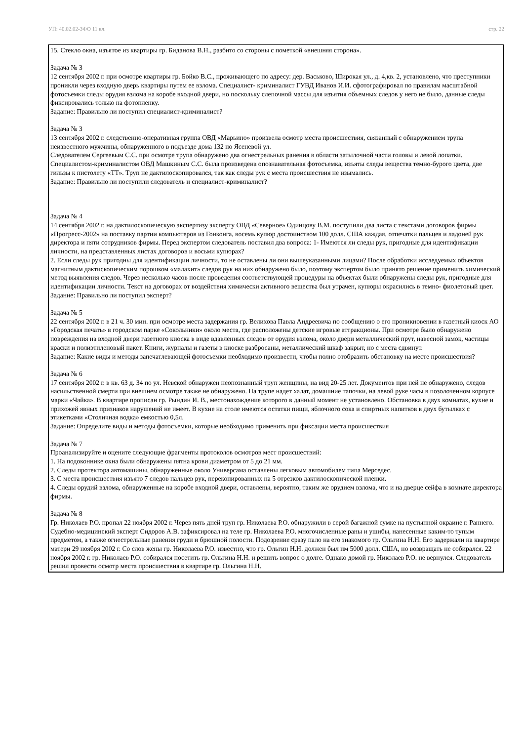УП: 40.02.02-ЗФО 11 кл. стр. 22
15. Стекло окна, изъятое из квартиры гр. Биданова В.Н., разбито со стороны с пометкой «внешняя сторона».
Задача № 3
12 сентября 2002 г. при осмотре квартиры гр. Бойко В.С., проживающего по адресу: дер. Васьково, Широкая ул., д. 4,кв. 2, установлено, что преступники проникли через входную дверь квартиры путем ее взлома. Специалист- криминалист ГУВД Иванов И.И. сфотографировал по правилам масштабной фотосъемки следы орудия взлома на коробе входной двери, но поскольку слепочной массы для изъятия объемных следов у него не было, данные следы фиксировались только на фотопленку.
Задание: Правильно ли поступил специалист-криминалист?
Задача № 3
13 сентября 2002 г. следственно-оперативная группа ОВД «Марьино» произвела осмотр места происшествия, связанный с обнаружением трупа неизвестного мужчины, обнаруженного в подъезде дома 132 по Ясеневой ул.
Следователем Сергеевым С.С. при осмотре трупа обнаружено два огнестрельных ранения в области затылочной части головы и левой лопатки. Специалистом-криминалистом ОВД Машкиным С.С. была произведена опознавательная фотосъемка, изъяты следы вещества темно-бурого цвета, две гильзы к пистолету «ТТ». Труп не дактилоскопировался, так как следы рук с места происшествия не изымались.
Задание: Правильно ли поступили следователь и специалист-криминалист?
Задача № 4
14 сентября 2002 г. на дактилоскопическую экспертизу эксперту ОВД «Северное» Одинцову В.М. поступили два листа с текстами договоров фирмы «Прогресс-2002» на поставку партии компьютеров из Гонконга, восемь купюр достоинством 100 долл. США каждая, отпечатки пальцев и ладоней рук директора и пяти сотрудников фирмы. Перед экспертом следователь поставил два вопроса: 1- Имеются ли следы рук, пригодные для идентификации личности, на представленных листах договоров и восьми купюрах?
2. Если следы рук пригодны для идентификации личности, то не оставлены ли они вышеуказанными лицами? После обработки исследуемых объектов магнитным дактископическим порошком «малахит» следов рук на них обнаружено было, поэтому экспертом было принято решение применить химический метод выявления следов. Через несколько часов после проведения соответствующей процедуры на объектах были обнаружены следы рук, пригодные для идентификации личности. Текст на договорах от воздействия химически активного вещества был утрачен, купюры окрасились в темно- фиолетовый цвет.
Задание: Правильно ли поступил эксперт?
Задача № 5
22 сентября 2002 г. в 21 ч. 30 мин. при осмотре места задержания гр. Велихова Павла Андреевича по сообщению о его проникновении в газетный киоск АО «Городская печать» в городском парке «Сокольники» около места, где расположены детские игровые аттракционы. При осмотре было обнаружено повреждения на входной двери газетного киоска в виде вдавленных следов от орудия взлома, около двери металлический прут, навесной замок, частицы краски и полиэтиленовый пакет. Книги, журналы и газеты в киоске разбросаны, металлический шкаф закрыт, но с места сдвинут.
Задание: Какие виды и методы запечатлевающей фотосъемки необходимо произвести, чтобы полно отобразить обстановку на месте происшествия?
Задача № 6
17 сентября 2002 г. в кв. 63 д. 34 по ул. Невской обнаружен неопознанный труп женщины, на вид 20-25 лет. Документов при ней не обнаружено, следов насильственной смерти при внешнем осмотре также не обнаружено. На трупе надет халат, домашние тапочки, на левой руке часы в позолоченном корпусе марки «Чайка». В квартире прописан гр. Рындин И. В., местонахождение которого в данный момент не установлено. Обстановка в двух комнатах, кухне и прихожей явных признаков нарушений не имеет. В кухне на столе имеются остатки пищи, яблочного сока и спиртных напитков в двух бутылках с этикетками «Столичная водка» емкостью 0,5л.
Задание: Определите виды и методы фотосъемки, которые необходимо применить при фиксации места происшествия
Задача № 7
Проанализируйте и оцените следующие фрагменты протоколов осмотров мест происшествий:
1. На подоконнике окна были обнаружены пятна крови диаметром от 5 до 21 мм.
2. Следы протектора автомашины, обнаруженные около Универсама оставлены легковым автомобилем типа Мерседес.
3. С места происшествия изъято 7 следов пальцев рук, перекопированных на 5 отрезков дактилоскопической пленки.
4. Следы орудий взлома, обнаруженные на коробе входной двери, оставлены, вероятно, таким же орудием взлома, что и на дверце сейфа в комнате директора фирмы.
Задача № 8
Гр. Николаев Р.О. пропал 22 ноября 2002 г. Через пять дней труп гр. Николаева Р.О. обнаружили в серой багажной сумке на пустынной окраине г. Раннего. Судебно-медицинский эксперт Сидоров А.В. зафиксировал на теле гр. Николаева Р.О. многочисленные раны и ушибы, нанесенные каким-то тупым предметом, а также огнестрельные ранения груди и брюшной полости. Подозрение сразу пало на его знакомого гр. Ольгина Н.Н. Его задержали на квартире матери 29 ноября 2002 г. Со слов жены гр. Николаева Р.О. известно, что гр. Ольгин Н.Н. должен был им 5000 долл. США, но возвращать не собирался. 22 ноября 2002 г. гр. Николаев Р.О. собирался посетить гр. Ольгина Н.Н. и решить вопрос о долге. Однако домой гр. Николаев Р.О. не вернулся. Следователь решил провести осмотр места происшествия в квартире гр. Ольгина Н.Н.